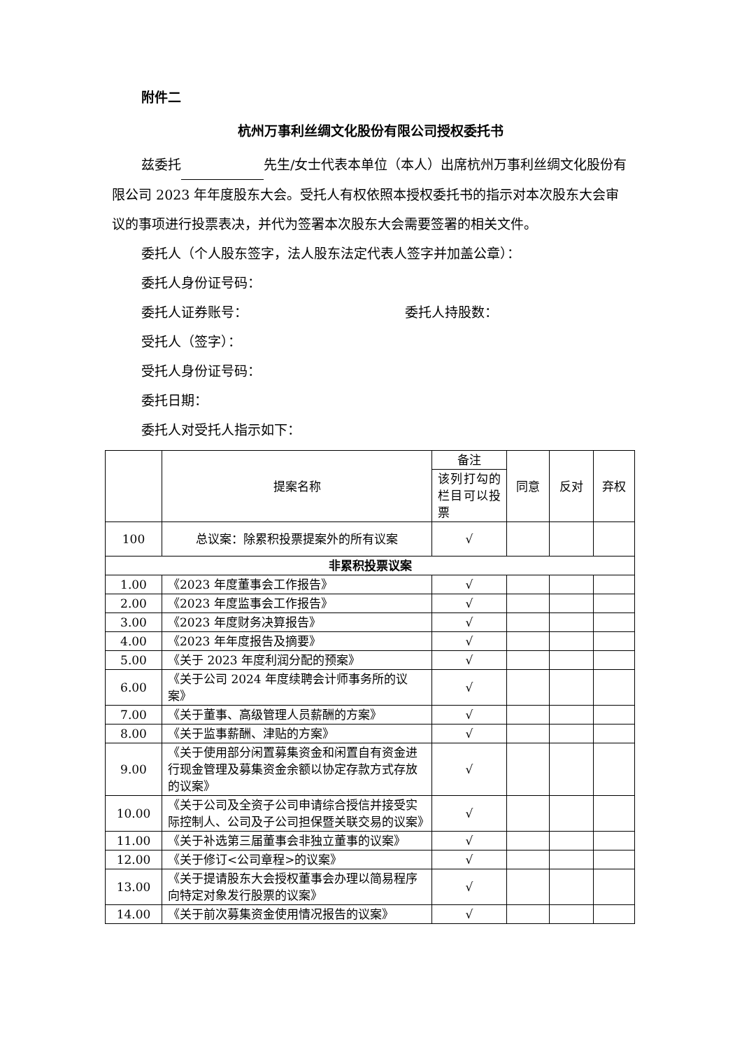附件二
杭州万事利丝绸文化股份有限公司授权委托书
兹委托 先生/女士代表本单位（本人）出席杭州万事利丝绸文化股份有限公司 2023 年年度股东大会。受托人有权依照本授权委托书的指示对本次股东大会审议的事项进行投票表决，并代为签署本次股东大会需要签署的相关文件。
委托人（个人股东签字，法人股东法定代表人签字并加盖公章）：
委托人身份证号码：
委托人证券账号： 委托人持股数：
受托人（签字）：
受托人身份证号码：
委托日期：
委托人对受托人指示如下：
| | 提案名称 | 备注 | 同意 | 反对 | 弃权 |
| --- | --- | --- | --- | --- | --- |
| | | 该列打勾的栏目可以投票 | | | |
| 100 | 总议案：除累积投票提案外的所有议案 | √ | | | |
| 非累积投票议案 | | | | | |
| 1.00 | 《2023 年度董事会工作报告》 | √ | | | |
| 2.00 | 《2023 年度监事会工作报告》 | √ | | | |
| 3.00 | 《2023 年度财务决算报告》 | √ | | | |
| 4.00 | 《2023 年年度报告及摘要》 | √ | | | |
| 5.00 | 《关于 2023 年度利润分配的预案》 | √ | | | |
| 6.00 | 《关于公司 2024 年度续聘会计师事务所的议案》 | √ | | | |
| 7.00 | 《关于董事、高级管理人员薪酬的方案》 | √ | | | |
| 8.00 | 《关于监事薪酬、津贴的方案》 | √ | | | |
| 9.00 | 《关于使用部分闲置募集资金和闲置自有资金进行现金管理及募集资金余额以协定存款方式存放的议案》 | √ | | | |
| 10.00 | 《关于公司及全资子公司申请综合授信并接受实际控制人、公司及子公司担保暨关联交易的议案》 | √ | | | |
| 11.00 | 《关于补选第三届董事会非独立董事的议案》 | √ | | | |
| 12.00 | 《关于修订<公司章程>的议案》 | √ | | | |
| 13.00 | 《关于提请股东大会授权董事会办理以简易程序向特定对象发行股票的议案》 | √ | | | |
| 14.00 | 《关于前次募集资金使用情况报告的议案》 | √ | | | |